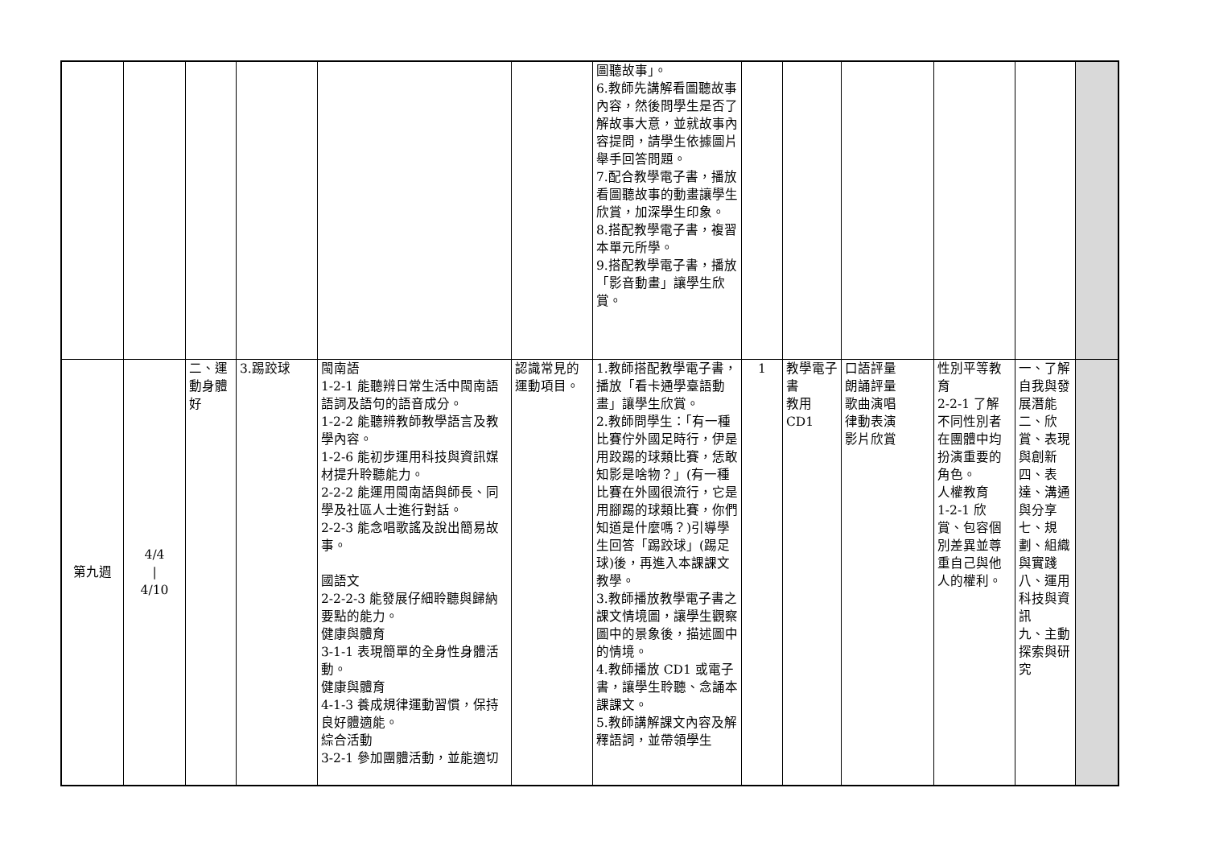| | | | | | | 圖聽故事」。 6.教師先講解看圖聽故事內容，然後問學生是否了解故事大意，並就故事內容提問，請學生依據圖片舉手回答問題。 7.配合教學電子書，播放看圖聽故事的動畫讓學生欣賞，加深學生印象。 8.搭配教學電子書，複習本單元所學。 9.搭配教學電子書，播放「影音動畫」讓學生欣賞。 | | | | | | |
| 第九週 | 4/4 / 4/10 | 二、運動身體好 | 3.踢跤球 | 閩南語 1-2-1 能聽辨日常生活中閩南語語詞及語句的語音成分。 1-2-2 能聽辨教師教學語言及教學內容。 1-2-6 能初步運用科技與資訊媒材提升聆聽能力。 2-2-2 能運用閩南語與師長、同學及社區人士進行對話。 2-2-3 能念唱歌謠及說出簡易故事。 國語文 2-2-2-3 能發展仔細聆聽與歸納要點的能力。 健康與體育 3-1-1 表現簡單的全身性身體活動。 健康與體育 4-1-3 養成規律運動習慣，保持良好體適能。 綜合活動 3-2-1 參加團體活動，並能適切 | 認識常見的運動項目。 | 1.教師搭配教學電子書，播放「看卡通學臺語動畫」讓學生欣賞。 2.教師問學生：「有一種比賽佇外國足時行，伊是用跤踢的球類比賽，恁敢知影是啥物？」(有一種比賽在外國很流行，它是用腳踢的球類比賽，你們知道是什麼嗎？)引導學生回答「踢跤球」(踢足球)後，再進入本課課文教學。 3.教師播放教學電子書之課文情境圖，讓學生觀察圖中的景象後，描述圖中的情境。 4.教師播放 CD1 或電子書，讓學生聆聽、念誦本課課文。 5.教師講解課文內容及解釋語詞，並帶領學生 | 1 | 教學電子書 教用CD1 | 口語評量 朗誦評量 歌曲演唱 律動表演 影片欣賞 | 性別平等教育 2-2-1 了解不同性別者在團體中均扮演重要的角色。 人權教育 1-2-1 欣賞、包容個別差異並尊重自己與他人的權利。 | 一、了解自我與發展潛能 二、欣賞、表現與創新 四、表達、溝通與分享 七、規劃、組織與實踐 八、運用科技與資訊 九、主動探索與研究 | |